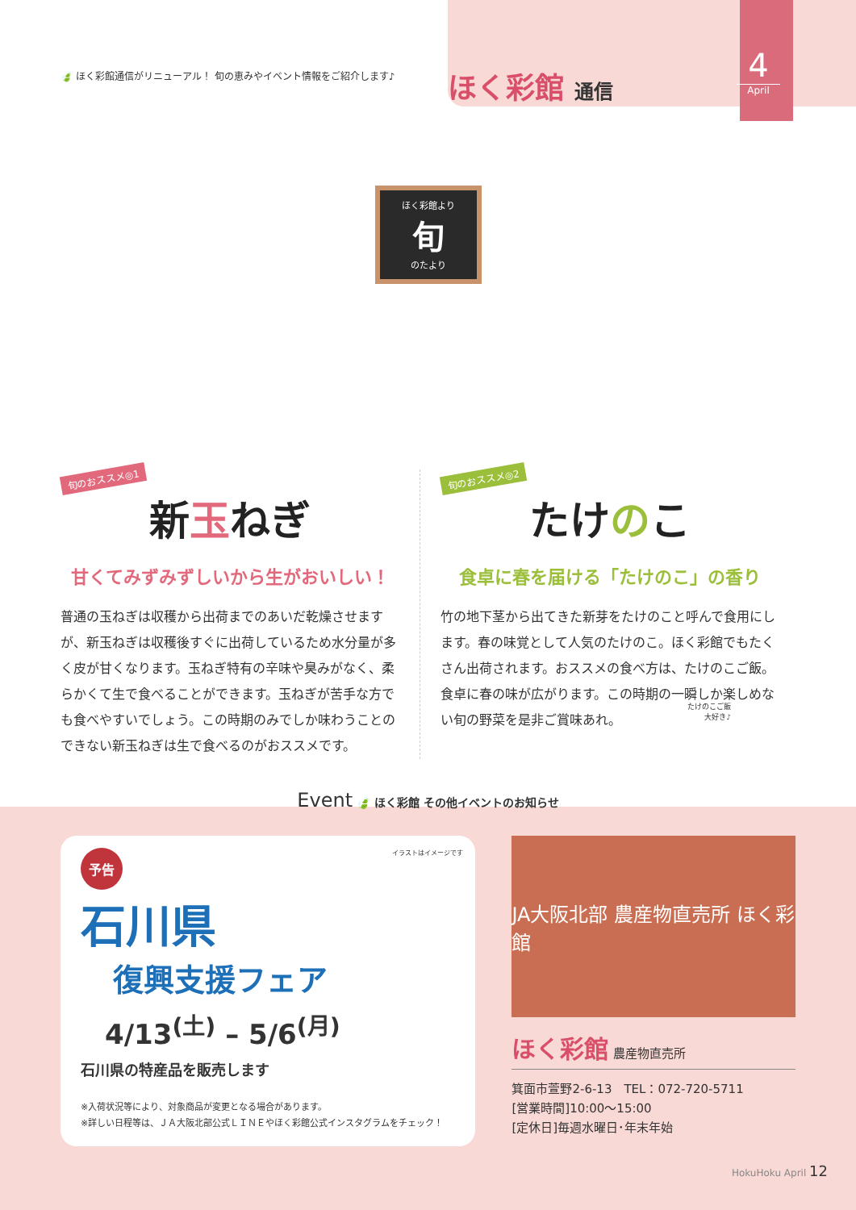🍃 ほく彩館通信がリニューアル！ 旬の恵みやイベント情報をご紹介します♪
ほく彩館 通信
4
April
ほく彩館より
旬
のたより
旬のおススメ◎1
新玉ねぎ
甘くてみずみずしいから生がおいしい！
普通の玉ねぎは収穫から出荷までのあいだ乾燥させますが、新玉ねぎは収穫後すぐに出荷しているため水分量が多く皮が甘くなります。玉ねぎ特有の辛味や臭みがなく、柔らかくて生で食べることができます。玉ねぎが苦手な方でも食べやすいでしょう。この時期のみでしか味わうことのできない新玉ねぎは生で食べるのがおススメです。
旬のおススメ◎2
たけのこ
食卓に春を届ける「たけのこ」の香り
竹の地下茎から出てきた新芽をたけのこと呼んで食用にします。春の味覚として人気のたけのこ。ほく彩館でもたくさん出荷されます。おススメの食べ方は、たけのこご飯。食卓に春の味が広がります。この時期の一瞬しか楽しめない旬の野菜を是非ご賞味あれ。
たけのこご飯
大好き♪
Event 🍃 ほく彩館 その他イベントのお知らせ
予告 イラストはイメージです
石川県
復興支援フェア
4/13<sup>(土)</sup> – 5/6<sup>(月)</sup>
石川県の特産品を販売します
※入荷状況等により、対象商品が変更となる場合があります。
※詳しい日程等は、ＪＡ大阪北部公式ＬＩＮＥやほく彩館公式インスタグラムをチェック！
JA大阪北部 農産物直売所 ほく彩館
ほく彩館 農産物直売所
箕面市萱野2-6-13　TEL：072-720-5711
[営業時間]10:00〜15:00
[定休日]毎週水曜日･年末年始
HokuHoku April 12